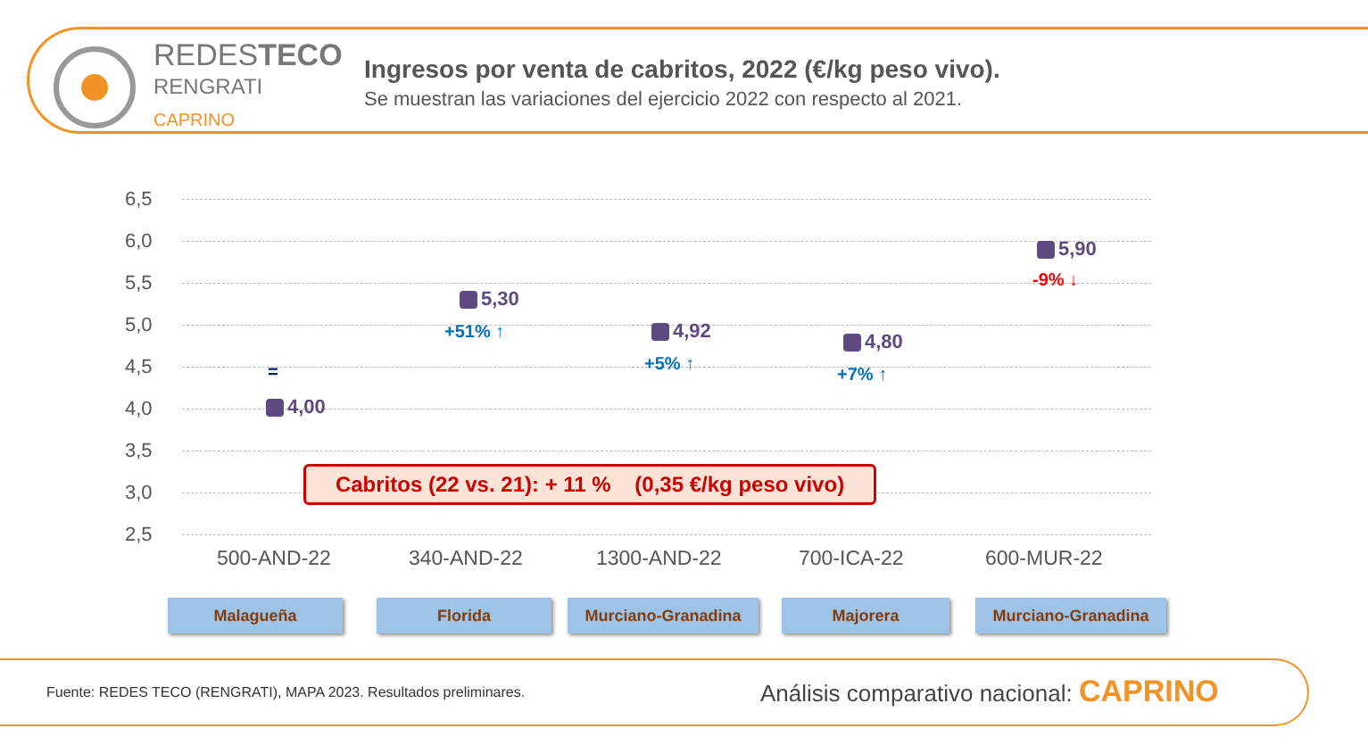REDESTECO
RENGRATI
CAPRINO
Ingresos por venta de cabritos, 2022 (€/kg peso vivo).
Se muestran las variaciones del ejercicio 2022 con respecto al 2021.
6,5
6,0
5,5
5,0
4,5
4,0
3,5
3,0
2,5
4,00
=
5,30
+51% ↑ 4,92
+5% ↑
4,80
+7% ↑
5,90
-9% ↓
500-AND-22 340-AND-22 1300-AND-22 700-ICA-22 600-MUR-22
Cabritos (22 vs. 21): + 11 % (0,35 €/kg peso vivo)
Malagueña Florida Murciano-Granadina Majorera Murciano-Granadina
Fuente: REDES TECO (RENGRATI), MAPA 2023. Resultados preliminares.
Análisis comparativo nacional: CAPRINO